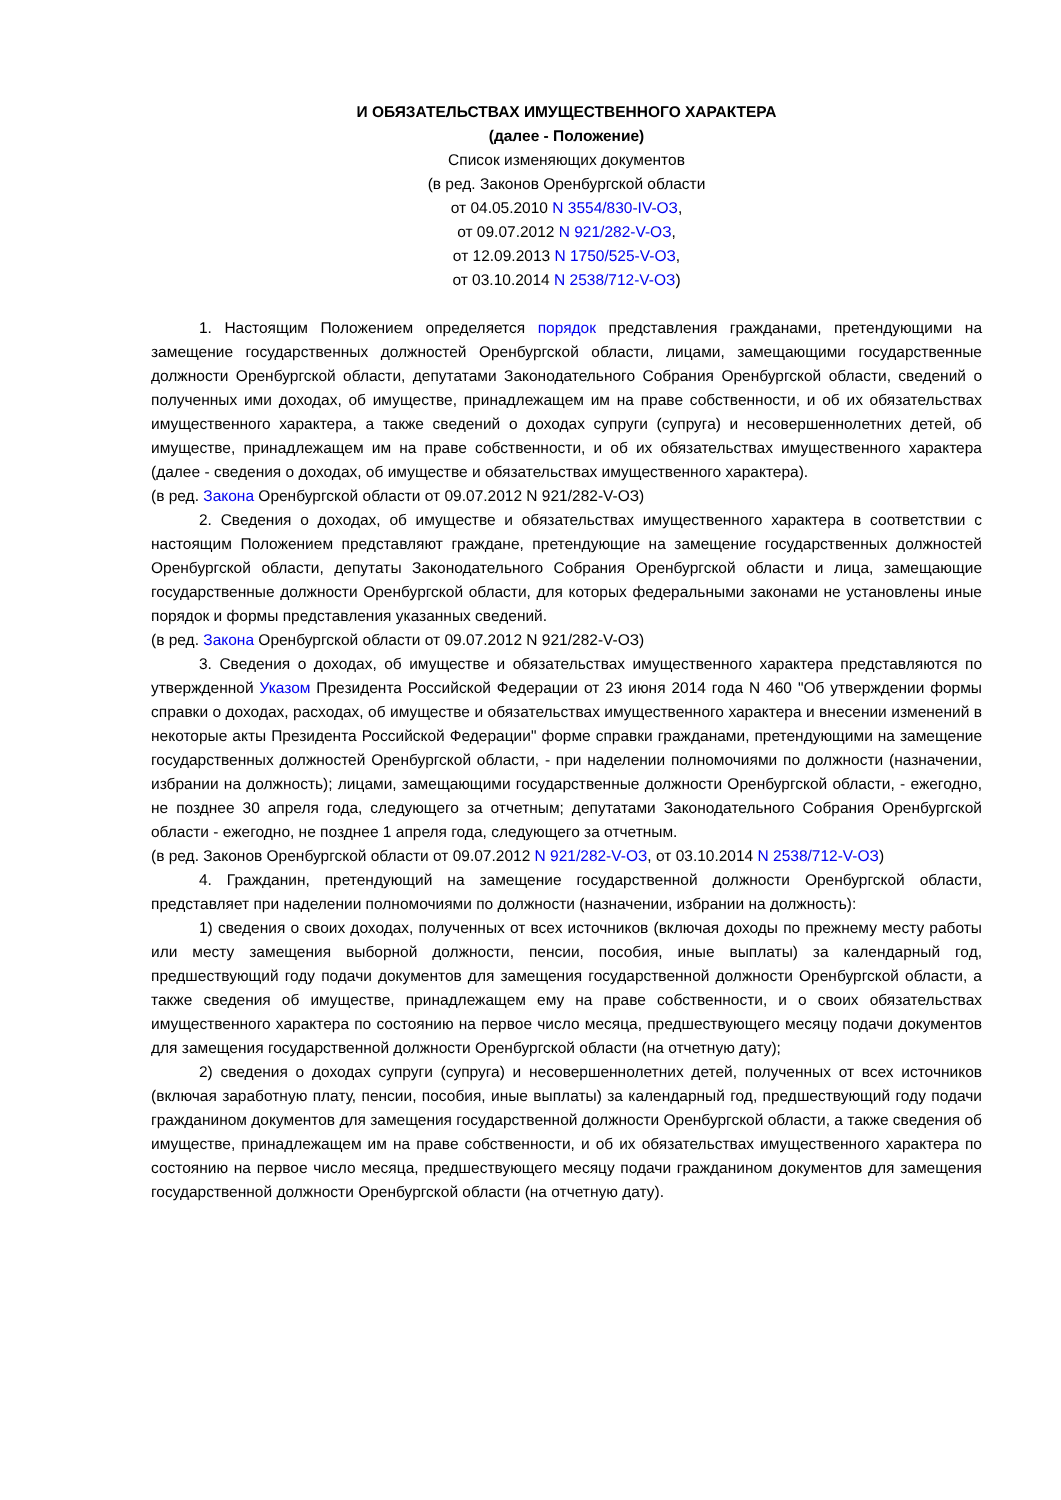И ОБЯЗАТЕЛЬСТВАХ ИМУЩЕСТВЕННОГО ХАРАКТЕРА
(далее - Положение)
Список изменяющих документов
(в ред. Законов Оренбургской области
от 04.05.2010 N 3554/830-IV-ОЗ,
от 09.07.2012 N 921/282-V-ОЗ,
от 12.09.2013 N 1750/525-V-ОЗ,
от 03.10.2014 N 2538/712-V-ОЗ)
1. Настоящим Положением определяется порядок представления гражданами, претендующими на замещение государственных должностей Оренбургской области, лицами, замещающими государственные должности Оренбургской области, депутатами Законодательного Собрания Оренбургской области, сведений о полученных ими доходах, об имуществе, принадлежащем им на праве собственности, и об их обязательствах имущественного характера, а также сведений о доходах супруги (супруга) и несовершеннолетних детей, об имуществе, принадлежащем им на праве собственности, и об их обязательствах имущественного характера (далее - сведения о доходах, об имуществе и обязательствах имущественного характера).
(в ред. Закона Оренбургской области от 09.07.2012 N 921/282-V-ОЗ)
2. Сведения о доходах, об имуществе и обязательствах имущественного характера в соответствии с настоящим Положением представляют граждане, претендующие на замещение государственных должностей Оренбургской области, депутаты Законодательного Собрания Оренбургской области и лица, замещающие государственные должности Оренбургской области, для которых федеральными законами не установлены иные порядок и формы представления указанных сведений.
(в ред. Закона Оренбургской области от 09.07.2012 N 921/282-V-ОЗ)
3. Сведения о доходах, об имуществе и обязательствах имущественного характера представляются по утвержденной Указом Президента Российской Федерации от 23 июня 2014 года N 460 "Об утверждении формы справки о доходах, расходах, об имуществе и обязательствах имущественного характера и внесении изменений в некоторые акты Президента Российской Федерации" форме справки гражданами, претендующими на замещение государственных должностей Оренбургской области, - при наделении полномочиями по должности (назначении, избрании на должность); лицами, замещающими государственные должности Оренбургской области, - ежегодно, не позднее 30 апреля года, следующего за отчетным; депутатами Законодательного Собрания Оренбургской области - ежегодно, не позднее 1 апреля года, следующего за отчетным.
(в ред. Законов Оренбургской области от 09.07.2012 N 921/282-V-ОЗ, от 03.10.2014 N 2538/712-V-ОЗ)
4. Гражданин, претендующий на замещение государственной должности Оренбургской области, представляет при наделении полномочиями по должности (назначении, избрании на должность):
1) сведения о своих доходах, полученных от всех источников (включая доходы по прежнему месту работы или месту замещения выборной должности, пенсии, пособия, иные выплаты) за календарный год, предшествующий году подачи документов для замещения государственной должности Оренбургской области, а также сведения об имуществе, принадлежащем ему на праве собственности, и о своих обязательствах имущественного характера по состоянию на первое число месяца, предшествующего месяцу подачи документов для замещения государственной должности Оренбургской области (на отчетную дату);
2) сведения о доходах супруги (супруга) и несовершеннолетних детей, полученных от всех источников (включая заработную плату, пенсии, пособия, иные выплаты) за календарный год, предшествующий году подачи гражданином документов для замещения государственной должности Оренбургской области, а также сведения об имуществе, принадлежащем им на праве собственности, и об их обязательствах имущественного характера по состоянию на первое число месяца, предшествующего месяцу подачи гражданином документов для замещения государственной должности Оренбургской области (на отчетную дату).